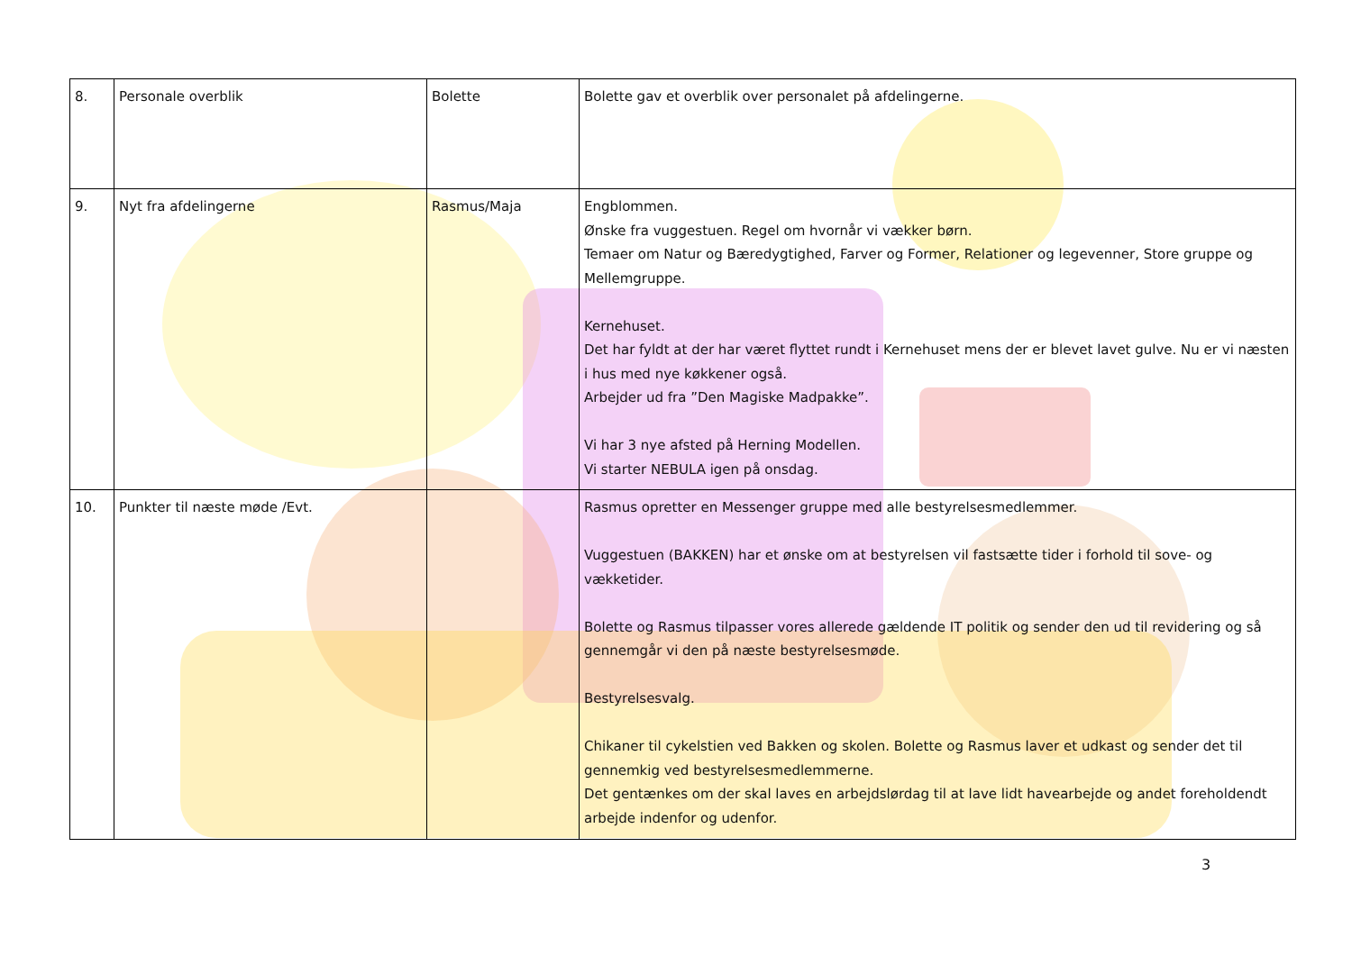| 8. | Personale overblik | Bolette | Bolette gav et overblik over personalet på afdelingerne. |
| 9. | Nyt fra afdelingerne | Rasmus/Maja | Engblommen. Ønske fra vuggestuen. Regel om hvornår vi vækker børn. Temaer om Natur og Bæredygtighed, Farver og Former, Relationer og legevenner, Store gruppe og Mellemgruppe. Kernehuset. Det har fyldt at der har været flyttet rundt i Kernehuset mens der er blevet lavet gulve. Nu er vi næsten i hus med nye køkkener også. Arbejder ud fra ”Den Magiske Madpakke”. Vi har 3 nye afsted på Herning Modellen. Vi starter NEBULA igen på onsdag. |
| 10. | Punkter til næste møde /Evt. | | Rasmus opretter en Messenger gruppe med alle bestyrelsesmedlemmer. Vuggestuen (BAKKEN) har et ønske om at bestyrelsen vil fastsætte tider i forhold til sove- og vækketider. Bolette og Rasmus tilpasser vores allerede gældende IT politik og sender den ud til revidering og så gennemgår vi den på næste bestyrelsesmøde. Bestyrelsesvalg. Chikaner til cykelstien ved Bakken og skolen. Bolette og Rasmus laver et udkast og sender det til gennemkig ved bestyrelsesmedlemmerne. Det gentænkes om der skal laves en arbejdslørdag til at lave lidt havearbejde og andet foreholdendt arbejde indenfor og udenfor. |
3